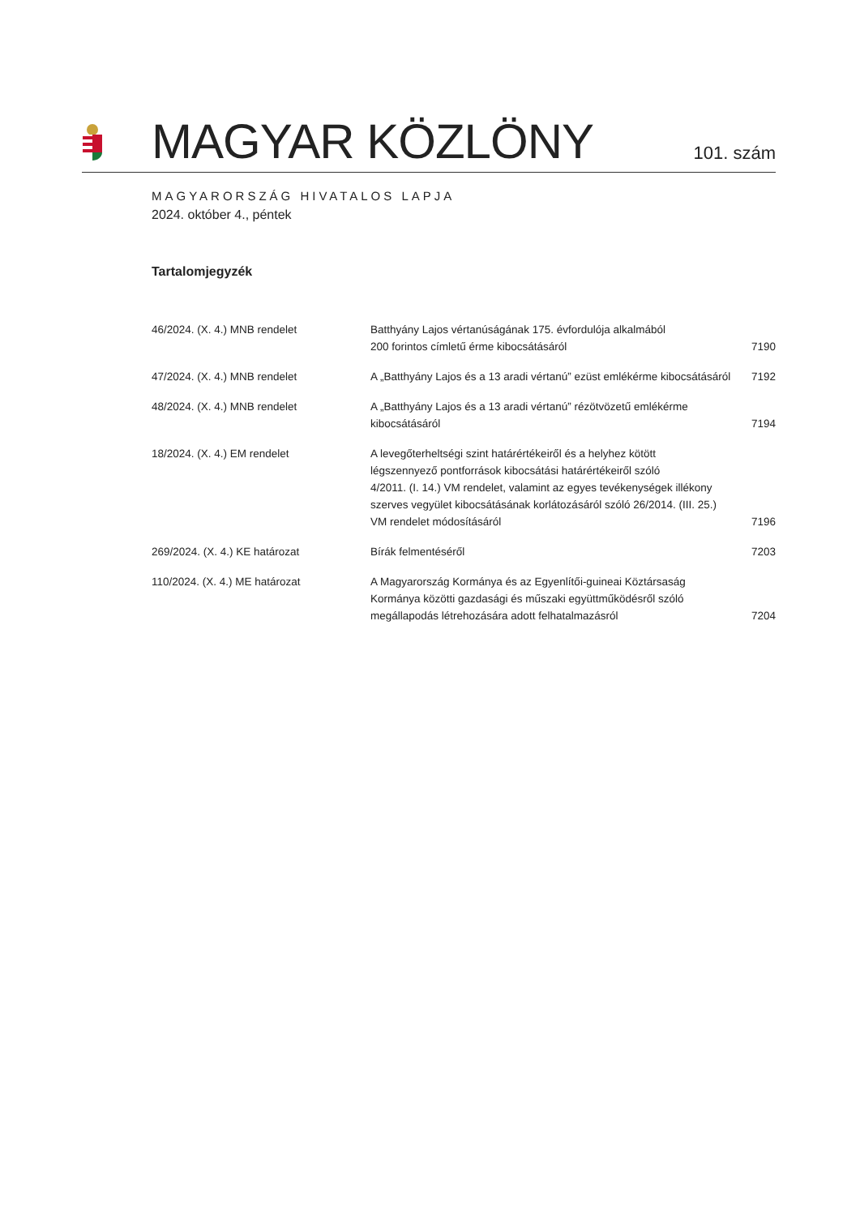MAGYAR KÖZLÖNY 101. szám
MAGYARORSZÁG HIVATALOS LAPJA
2024. október 4., péntek
Tartalomjegyzék
| 46/2024. (X. 4.) MNB rendelet | Batthyány Lajos vértanúságának 175. évfordulója alkalmából 200 forintos címletű érme kibocsátásáról | 7190 |
| 47/2024. (X. 4.) MNB rendelet | A „Batthyány Lajos és a 13 aradi vértanú” ezüst emlékérme kibocsátásáról | 7192 |
| 48/2024. (X. 4.) MNB rendelet | A „Batthyány Lajos és a 13 aradi vértanú” rézötvözetű emlékérme kibocsátásáról | 7194 |
| 18/2024. (X. 4.) EM rendelet | A levegőterheltségi szint határértékeiről és a helyhez kötött légszennyező pontforrások kibocsátási határértékeiről szóló 4/2011. (I. 14.) VM rendelet, valamint az egyes tevékenységek illékony szerves vegyület kibocsátásának korlátozásáról szóló 26/2014. (III. 25.) VM rendelet módosításáról | 7196 |
| 269/2024. (X. 4.) KE határozat | Bírák felmentéséről | 7203 |
| 110/2024. (X. 4.) ME határozat | A Magyarország Kormánya és az Egyenlítői-guineai Köztársaság Kormánya közötti gazdasági és műszaki együttműködésről szóló megállapodás létrehozására adott felhatalmazásról | 7204 |